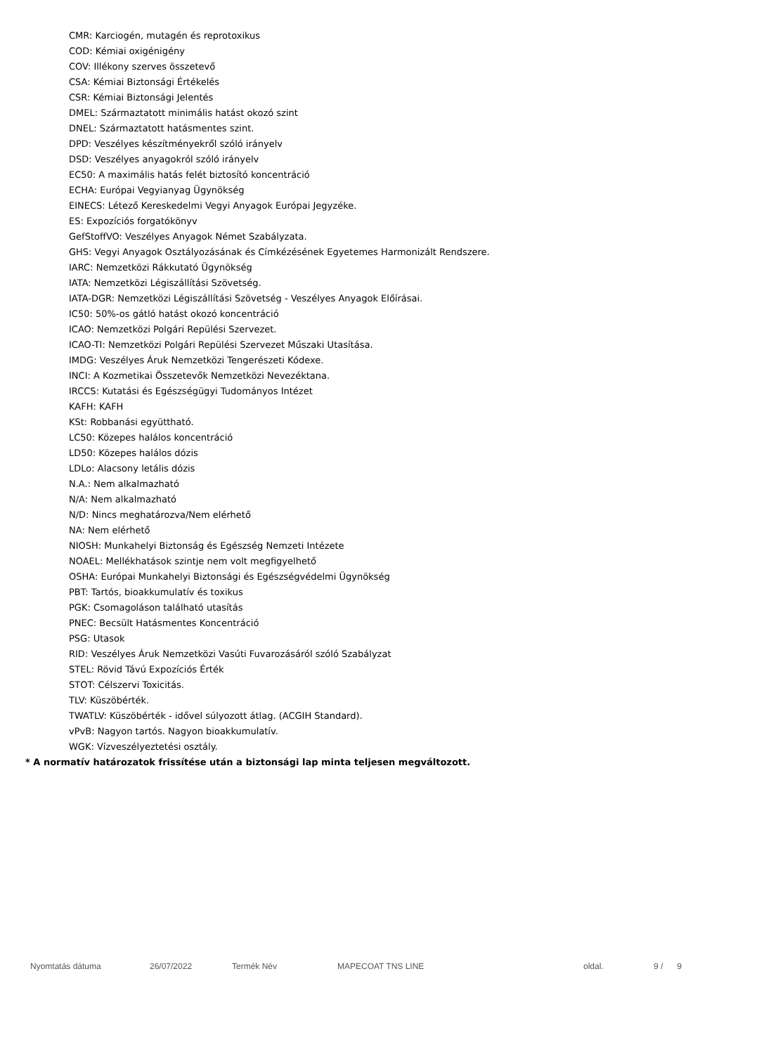CMR: Karciogén, mutagén és reprotoxikus
COD: Kémiai oxigénigény
COV: Illékony szerves összetevő
CSA: Kémiai Biztonsági Értékelés
CSR: Kémiai Biztonsági Jelentés
DMEL: Származtatott minimális hatást okozó szint
DNEL: Származtatott hatásmentes szint.
DPD: Veszélyes készítményekről szóló irányelv
DSD: Veszélyes anyagokról szóló irányelv
EC50: A maximális hatás felét biztosító koncentráció
ECHA: Európai Vegyianyag Ügynökség
EINECS: Létező Kereskedelmi Vegyi Anyagok Európai Jegyzéke.
ES: Expozíciós forgatókönyv
GefStoffVO: Veszélyes Anyagok Német Szabályzata.
GHS: Vegyi Anyagok Osztályozásának és Címkézésének Egyetemes Harmonizált Rendszere.
IARC: Nemzetközi Rákkutató Ügynökség
IATA: Nemzetközi Légiszállítási Szövetség.
IATA-DGR: Nemzetközi Légiszállítási Szövetség - Veszélyes Anyagok Előírásai.
IC50: 50%-os gátló hatást okozó koncentráció
ICAO: Nemzetközi Polgári Repülési Szervezet.
ICAO-TI: Nemzetközi Polgári Repülési Szervezet Műszaki Utasítása.
IMDG: Veszélyes Áruk Nemzetközi Tengerészeti Kódexe.
INCI: A Kozmetikai Összetevők Nemzetközi Nevezéktana.
IRCCS: Kutatási és Egészségügyi Tudományos Intézet
KAFH: KAFH
KSt: Robbanási együttható.
LC50: Közepes halálos koncentráció
LD50: Közepes halálos dózis
LDLo: Alacsony letális dózis
N.A.: Nem alkalmazható
N/A: Nem alkalmazható
N/D: Nincs meghatározva/Nem elérhető
NA: Nem elérhető
NIOSH: Munkahelyi Biztonság és Egészség Nemzeti Intézete
NOAEL: Mellékhatások szintje nem volt megfigyelhető
OSHA: Európai Munkahelyi Biztonsági és Egészségvédelmi Ügynökség
PBT: Tartós, bioakkumulatív és toxikus
PGK: Csomagoláson található utasítás
PNEC: Becsült Hatásmentes Koncentráció
PSG: Utasok
RID: Veszélyes Áruk Nemzetközi Vasúti Fuvarozásáról szóló Szabályzat
STEL: Rövid Távú Expozíciós Érték
STOT: Célszervi Toxicitás.
TLV: Küszöbérték.
TWATLV: Küszöbérték - idővel súlyozott átlag. (ACGIH Standard).
vPvB: Nagyon tartós. Nagyon bioakkumulatív.
WGK: Vízveszélyeztetési osztály.
* A normatív határozatok frissítése után a biztonsági lap minta teljesen megváltozott.
Nyomtatás dátuma 26/07/2022 Termék Név MAPECOAT TNS LINE oldal. 9 / 9